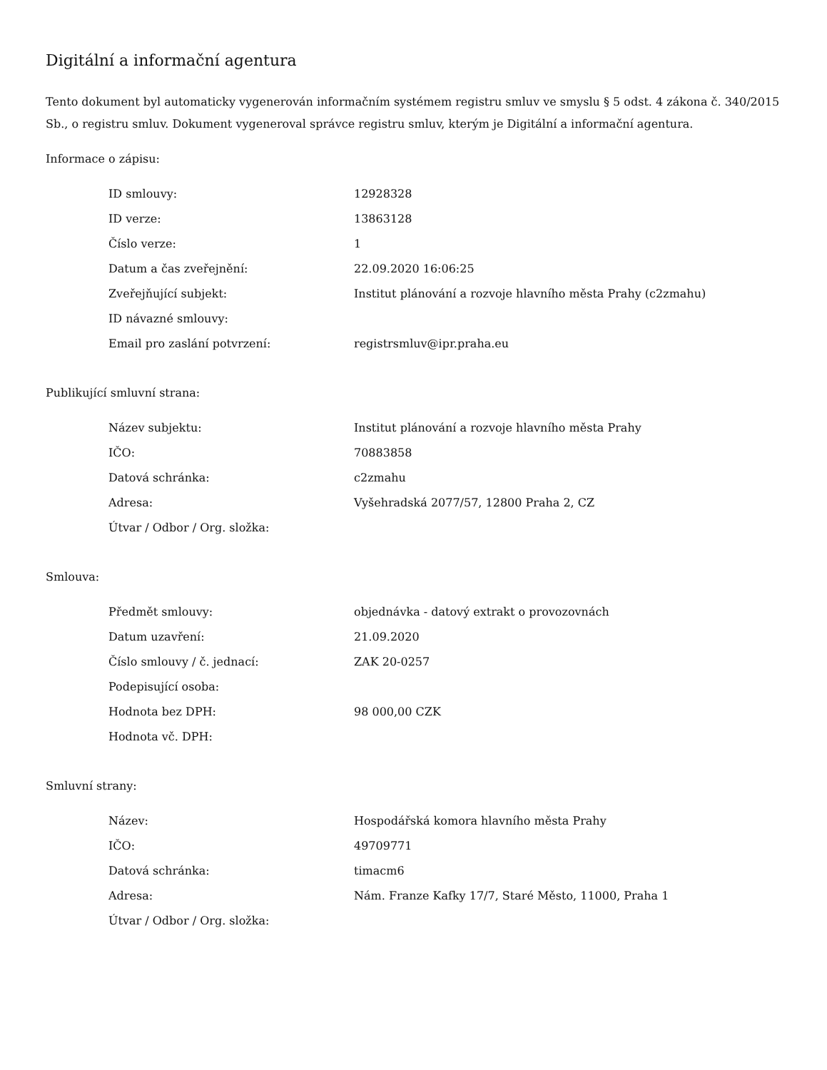Digitální a informační agentura
Tento dokument byl automaticky vygenerován informačním systémem registru smluv ve smyslu § 5 odst. 4 zákona č. 340/2015 Sb., o registru smluv. Dokument vygeneroval správce registru smluv, kterým je Digitální a informační agentura.
Informace o zápisu:
| ID smlouvy: | 12928328 |
| ID verze: | 13863128 |
| Číslo verze: | 1 |
| Datum a čas zveřejnění: | 22.09.2020 16:06:25 |
| Zveřejňující subjekt: | Institut plánování a rozvoje hlavního města Prahy (c2zmahu) |
| ID návazné smlouvy: | |
| Email pro zaslání potvrzení: | registrsmluv@ipr.praha.eu |
Publikující smluvní strana:
| Název subjektu: | Institut plánování a rozvoje hlavního města Prahy |
| IČO: | 70883858 |
| Datová schránka: | c2zmahu |
| Adresa: | Vyšehradská 2077/57, 12800 Praha 2, CZ |
| Útvar / Odbor / Org. složka: | |
Smlouva:
| Předmět smlouvy: | objednávka - datový extrakt o provozovnách |
| Datum uzavření: | 21.09.2020 |
| Číslo smlouvy / č. jednací: | ZAK 20-0257 |
| Podepisující osoba: | |
| Hodnota bez DPH: | 98 000,00 CZK |
| Hodnota vč. DPH: | |
Smluvní strany:
| Název: | Hospodářská komora hlavního města Prahy |
| IČO: | 49709771 |
| Datová schránka: | timacm6 |
| Adresa: | Nám. Franze Kafky 17/7, Staré Město, 11000, Praha 1 |
| Útvar / Odbor / Org. složka: | |